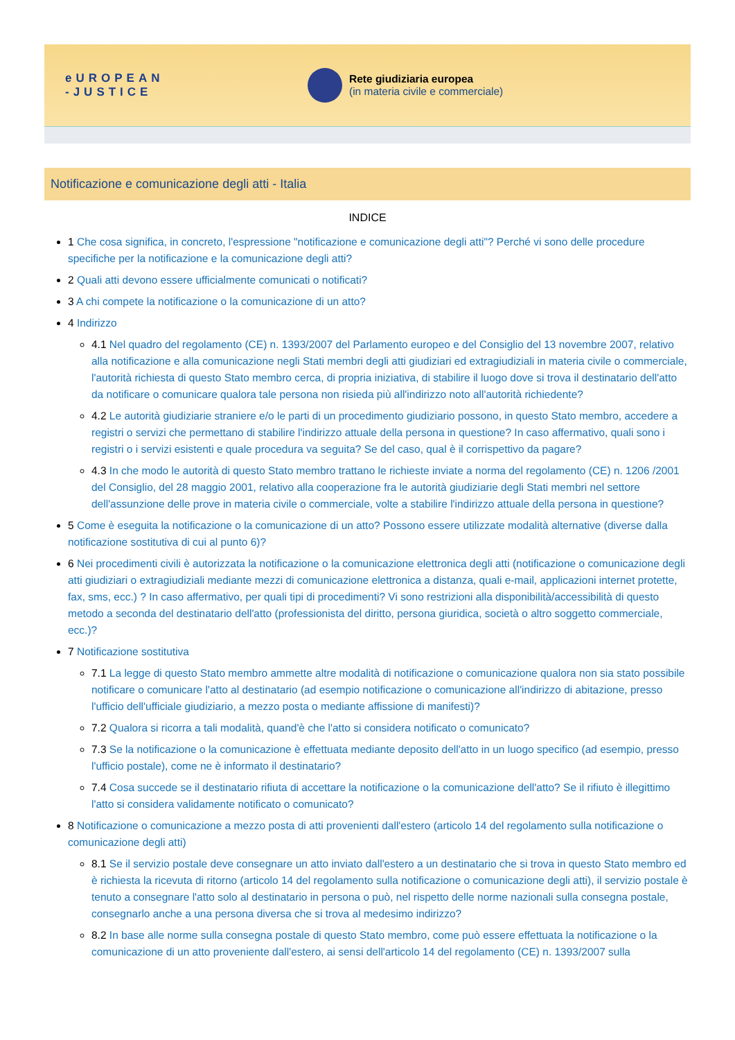eUROPEAN
-JUSTICE
Rete giudiziaria europea
(in materia civile e commerciale)
Notificazione e comunicazione degli atti - Italia
INDICE
1 Che cosa significa, in concreto, l'espressione "notificazione e comunicazione degli atti"? Perché vi sono delle procedure specifiche per la notificazione e la comunicazione degli atti?
2 Quali atti devono essere ufficialmente comunicati o notificati?
3 A chi compete la notificazione o la comunicazione di un atto?
4 Indirizzo
4.1 Nel quadro del regolamento (CE) n. 1393/2007 del Parlamento europeo e del Consiglio del 13 novembre 2007, relativo alla notificazione e alla comunicazione negli Stati membri degli atti giudiziari ed extragiudiziali in materia civile o commerciale, l'autorità richiesta di questo Stato membro cerca, di propria iniziativa, di stabilire il luogo dove si trova il destinatario dell'atto da notificare o comunicare qualora tale persona non risieda più all'indirizzo noto all'autorità richiedente?
4.2 Le autorità giudiziarie straniere e/o le parti di un procedimento giudiziario possono, in questo Stato membro, accedere a registri o servizi che permettano di stabilire l'indirizzo attuale della persona in questione? In caso affermativo, quali sono i registri o i servizi esistenti e quale procedura va seguita? Se del caso, qual è il corrispettivo da pagare?
4.3 In che modo le autorità di questo Stato membro trattano le richieste inviate a norma del regolamento (CE) n. 1206 /2001 del Consiglio, del 28 maggio 2001, relativo alla cooperazione fra le autorità giudiziarie degli Stati membri nel settore dell'assunzione delle prove in materia civile o commerciale, volte a stabilire l'indirizzo attuale della persona in questione?
5 Come è eseguita la notificazione o la comunicazione di un atto? Possono essere utilizzate modalità alternative (diverse dalla notificazione sostitutiva di cui al punto 6)?
6 Nei procedimenti civili è autorizzata la notificazione o la comunicazione elettronica degli atti (notificazione o comunicazione degli atti giudiziari o extragiudiziali mediante mezzi di comunicazione elettronica a distanza, quali e-mail, applicazioni internet protette, fax, sms, ecc.) ? In caso affermativo, per quali tipi di procedimenti? Vi sono restrizioni alla disponibilità/accessibilità di questo metodo a seconda del destinatario dell'atto (professionista del diritto, persona giuridica, società o altro soggetto commerciale, ecc.)?
7 Notificazione sostitutiva
7.1 La legge di questo Stato membro ammette altre modalità di notificazione o comunicazione qualora non sia stato possibile notificare o comunicare l'atto al destinatario (ad esempio notificazione o comunicazione all'indirizzo di abitazione, presso l'ufficio dell'ufficiale giudiziario, a mezzo posta o mediante affissione di manifesti)?
7.2 Qualora si ricorra a tali modalità, quand'è che l'atto si considera notificato o comunicato?
7.3 Se la notificazione o la comunicazione è effettuata mediante deposito dell'atto in un luogo specifico (ad esempio, presso l'ufficio postale), come ne è informato il destinatario?
7.4 Cosa succede se il destinatario rifiuta di accettare la notificazione o la comunicazione dell'atto? Se il rifiuto è illegittimo l'atto si considera validamente notificato o comunicato?
8 Notificazione o comunicazione a mezzo posta di atti provenienti dall'estero (articolo 14 del regolamento sulla notificazione o comunicazione degli atti)
8.1 Se il servizio postale deve consegnare un atto inviato dall'estero a un destinatario che si trova in questo Stato membro ed è richiesta la ricevuta di ritorno (articolo 14 del regolamento sulla notificazione o comunicazione degli atti), il servizio postale è tenuto a consegnare l'atto solo al destinatario in persona o può, nel rispetto delle norme nazionali sulla consegna postale, consegnarlo anche a una persona diversa che si trova al medesimo indirizzo?
8.2 In base alle norme sulla consegna postale di questo Stato membro, come può essere effettuata la notificazione o la comunicazione di un atto proveniente dall'estero, ai sensi dell'articolo 14 del regolamento (CE) n. 1393/2007 sulla